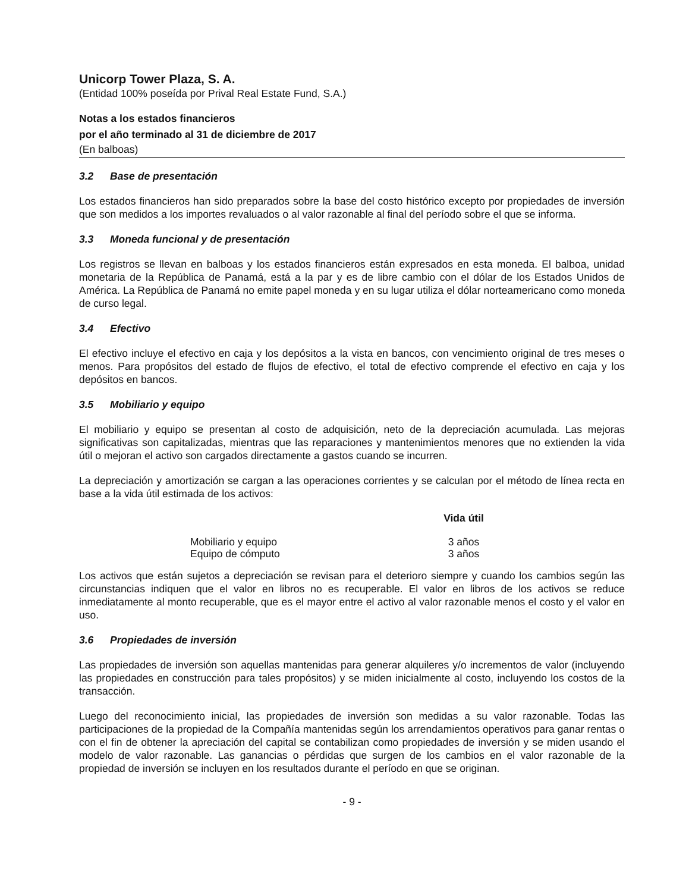Unicorp Tower Plaza, S. A.
(Entidad 100% poseída por Prival Real Estate Fund, S.A.)
Notas a los estados financieros
por el año terminado al 31 de diciembre de 2017
(En balboas)
3.2 Base de presentación
Los estados financieros han sido preparados sobre la base del costo histórico excepto por propiedades de inversión que son medidos a los importes revaluados o al valor razonable al final del período sobre el que se informa.
3.3 Moneda funcional y de presentación
Los registros se llevan en balboas y los estados financieros están expresados en esta moneda. El balboa, unidad monetaria de la República de Panamá, está a la par y es de libre cambio con el dólar de los Estados Unidos de América. La República de Panamá no emite papel moneda y en su lugar utiliza el dólar norteamericano como moneda de curso legal.
3.4 Efectivo
El efectivo incluye el efectivo en caja y los depósitos a la vista en bancos, con vencimiento original de tres meses o menos. Para propósitos del estado de flujos de efectivo, el total de efectivo comprende el efectivo en caja y los depósitos en bancos.
3.5 Mobiliario y equipo
El mobiliario y equipo se presentan al costo de adquisición, neto de la depreciación acumulada. Las mejoras significativas son capitalizadas, mientras que las reparaciones y mantenimientos menores que no extienden la vida útil o mejoran el activo son cargados directamente a gastos cuando se incurren.
La depreciación y amortización se cargan a las operaciones corrientes y se calculan por el método de línea recta en base a la vida útil estimada de los activos:
| | Vida útil |
| --- | --- |
| Mobiliario y equipo | 3 años |
| Equipo de cómputo | 3 años |
Los activos que están sujetos a depreciación se revisan para el deterioro siempre y cuando los cambios según las circunstancias indiquen que el valor en libros no es recuperable. El valor en libros de los activos se reduce inmediatamente al monto recuperable, que es el mayor entre el activo al valor razonable menos el costo y el valor en uso.
3.6 Propiedades de inversión
Las propiedades de inversión son aquellas mantenidas para generar alquileres y/o incrementos de valor (incluyendo las propiedades en construcción para tales propósitos) y se miden inicialmente al costo, incluyendo los costos de la transacción.
Luego del reconocimiento inicial, las propiedades de inversión son medidas a su valor razonable. Todas las participaciones de la propiedad de la Compañía mantenidas según los arrendamientos operativos para ganar rentas o con el fin de obtener la apreciación del capital se contabilizan como propiedades de inversión y se miden usando el modelo de valor razonable. Las ganancias o pérdidas que surgen de los cambios en el valor razonable de la propiedad de inversión se incluyen en los resultados durante el período en que se originan.
- 9 -